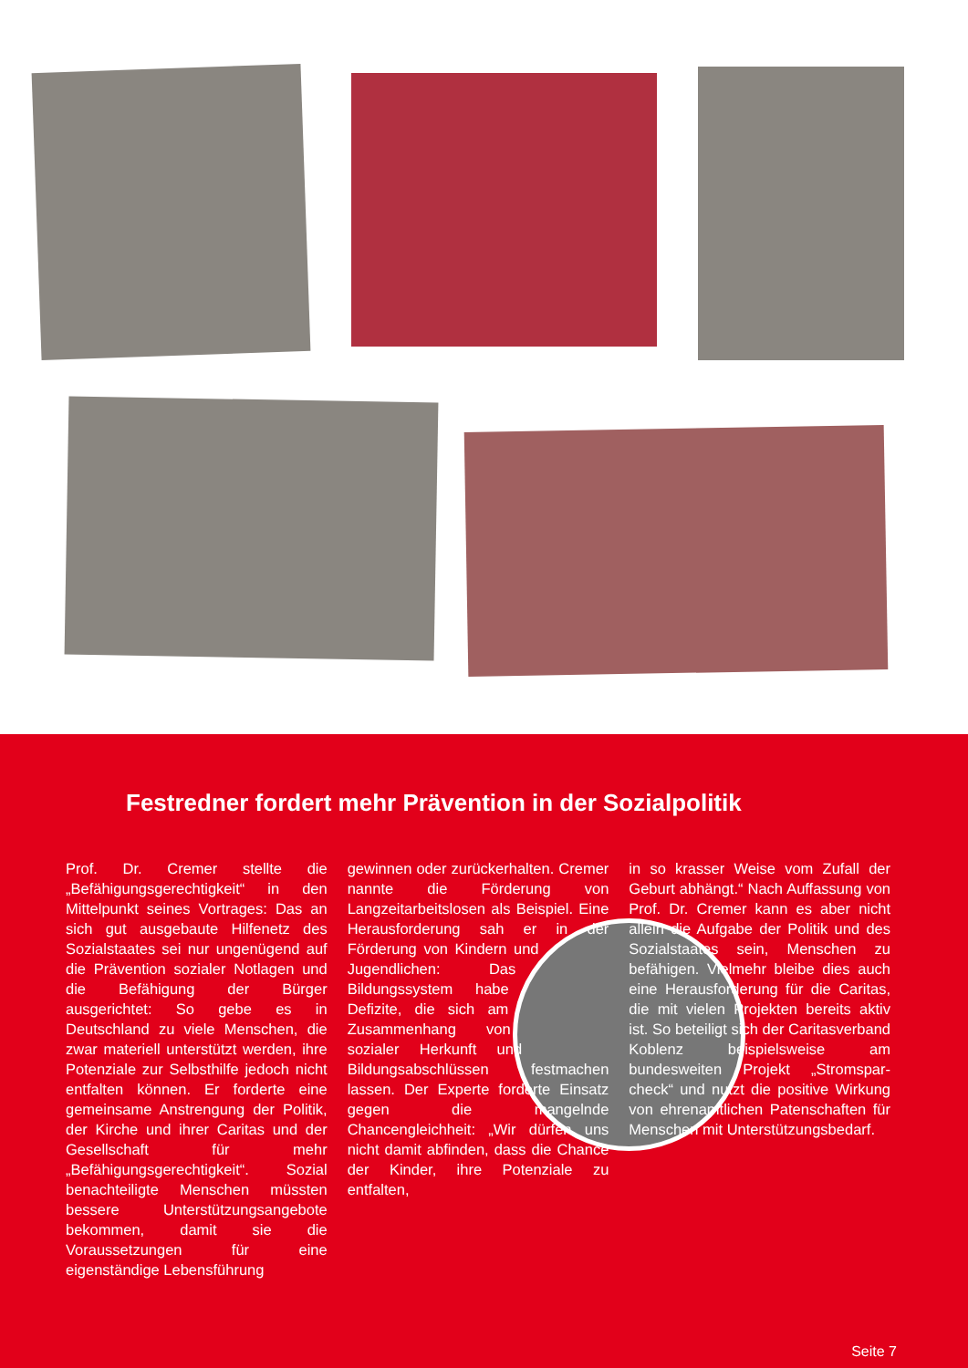Festredner fordert mehr Prävention in der Sozialpolitik
Prof. Dr. Cremer stellte die „Befähigungsgerechtigkeit“ in den Mittelpunkt seines Vortrages: Das an sich gut ausgebaute Hilfenetz des Sozialstaates sei nur ungenügend auf die Prävention sozialer Notlagen und die Befähigung der Bürger ausgerichtet: So gebe es in Deutschland zu viele Menschen, die zwar materiell unterstützt werden, ihre Potenziale zur Selbsthilfe jedoch nicht entfalten können. Er forderte eine gemeinsame Anstrengung der Politik, der Kirche und ihrer Caritas und der Gesellschaft für mehr „Befähigungsgerechtigkeit“. Sozial benachteiligte Menschen müssten bessere Unterstützungsangebote bekommen, damit sie die Voraussetzungen für eine eigenständige Lebensführung
gewinnen oder zurückerhalten. Cremer nannte die Förderung von Langzeitarbeitslosen als Beispiel. Eine Herausforderung sah er in der Förderung von Kindern und Jugendlichen: Das Bildungssystem habe Defizite, die sich am Zusammenhang von sozialer Herkunft und Bildungsabschlüssen festmachen lassen. Der Experte forderte Einsatz gegen die mangelnde Chancengleichheit: „Wir dürfen uns nicht damit abfinden, dass die Chance der Kinder, ihre Potenziale zu entfalten,
in so krasser Weise vom Zufall der Geburt abhängt.“ Nach Auffassung von Prof. Dr. Cremer kann es aber nicht allein die Aufgabe der Politik und des Sozialstaates sein, Menschen zu befähigen. Vielmehr bleibe dies auch eine Herausforderung für die Caritas, die mit vielen Projekten bereits aktiv ist. So beteiligt sich der Caritasverband Koblenz beispielsweise am bundesweiten Projekt „Stromspar­check“ und nutzt die positive Wirkung von ehrenamtlichen Patenschaften für Menschen mit Unterstützungsbedarf.
Seite 7